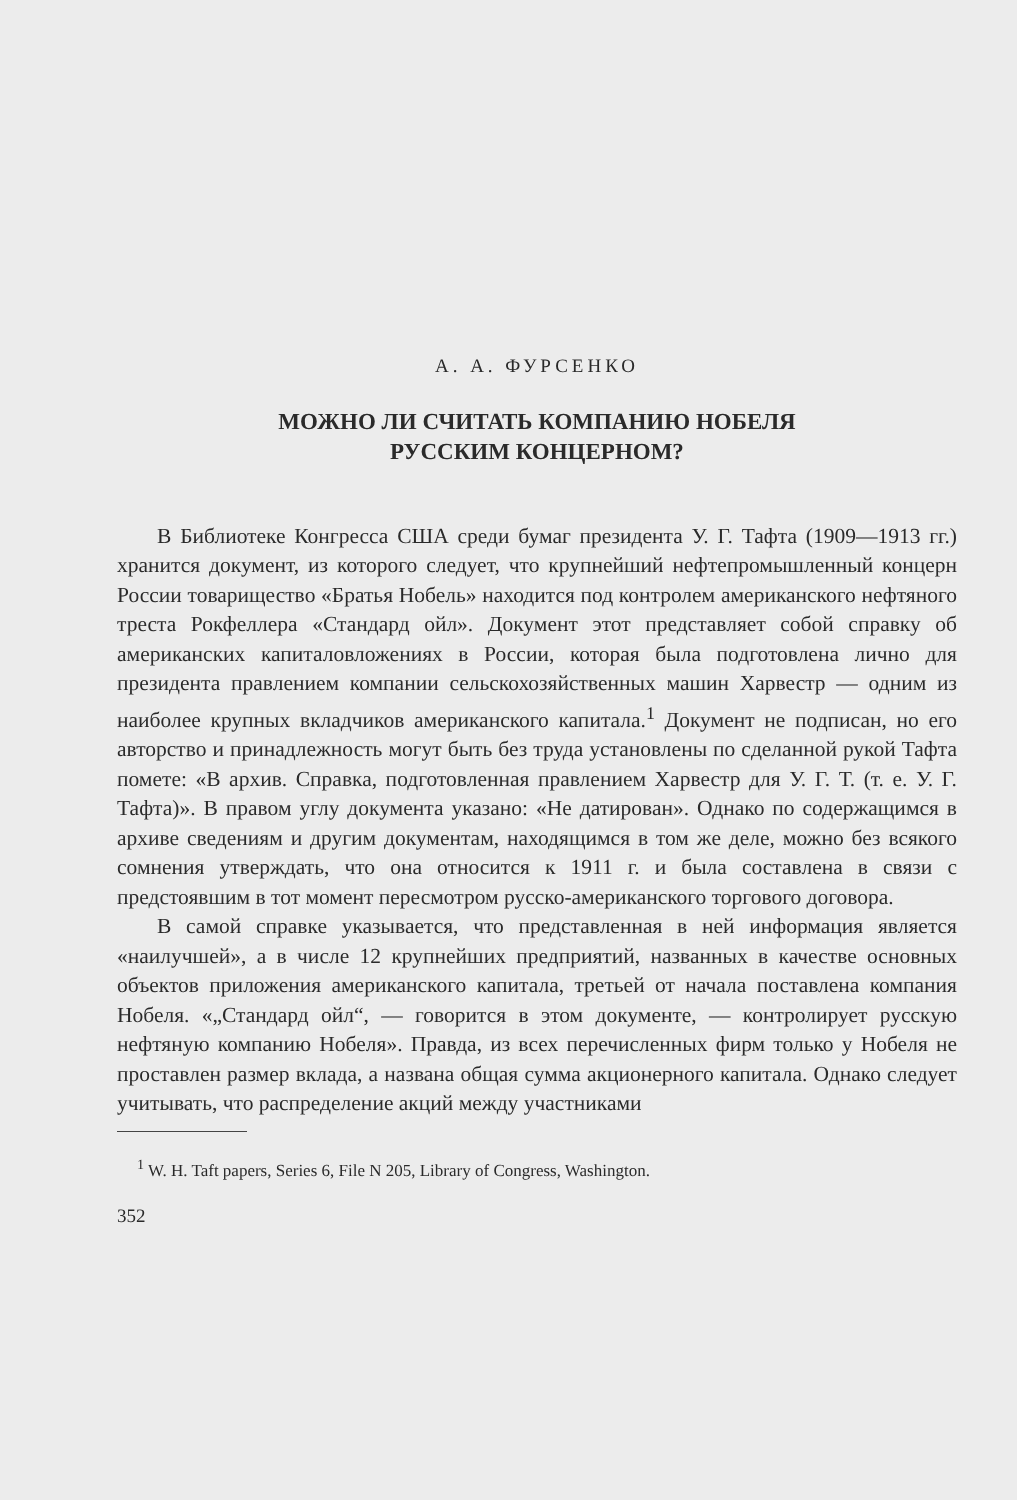А. А. ФУРСЕНКО
МОЖНО ЛИ СЧИТАТЬ КОМПАНИЮ НОБЕЛЯ
РУССКИМ КОНЦЕРНОМ?
В Библиотеке Конгресса США среди бумаг президента У. Г. Тафта (1909—1913 гг.) хранится документ, из которого следует, что крупнейший нефтепромышленный концерн России товарищество «Братья Нобель» находится под контролем американского нефтяного треста Рокфеллера «Стандард ойл». Документ этот представляет собой справку об американских капиталовложениях в России, которая была подготовлена лично для президента правлением компании сельскохозяйственных машин Харвестр — одним из наиболее крупных вкладчиков американского капитала.<sup>1</sup> Документ не подписан, но его авторство и принадлежность могут быть без труда установлены по сделанной рукой Тафта помете: «В архив. Справка, подготовленная правлением Харвестр для У. Г. Т. (т. е. У. Г. Тафта)». В правом углу документа указано: «Не датирован». Однако по содержащимся в архиве сведениям и другим документам, находящимся в том же деле, можно без всякого сомнения утверждать, что она относится к 1911 г. и была составлена в связи с предстоявшим в тот момент пересмотром русско-американского торгового договора.
В самой справке указывается, что представленная в ней информация является «наилучшей», а в числе 12 крупнейших предприятий, названных в качестве основных объектов приложения американского капитала, третьей от начала поставлена компания Нобеля. «„Стандард ойл“, — говорится в этом документе, — контролирует русскую нефтяную компанию Нобеля». Правда, из всех перечисленных фирм только у Нобеля не проставлен размер вклада, а названа общая сумма акционерного капитала. Однако следует учитывать, что распределение акций между участниками
<sup>1</sup> W. H. Taft papers, Series 6, File N 205, Library of Congress, Washington.
352